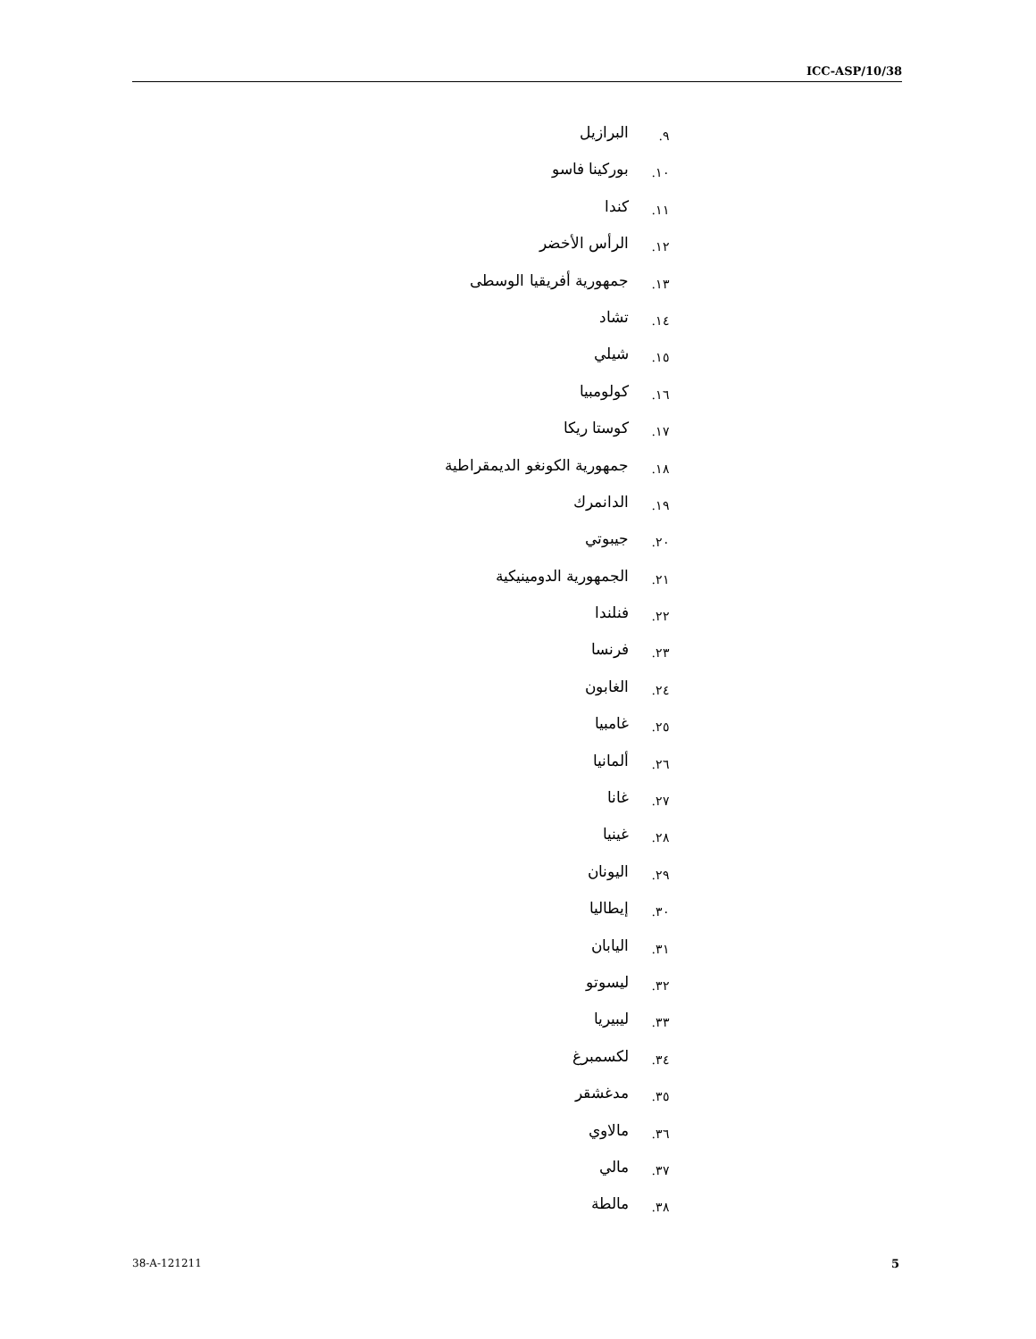ICC-ASP/10/38
٩. البرازيل
١٠. بوركينا فاسو
١١. كندا
١٢. الرأس الأخضر
١٣. جمهورية أفريقيا الوسطى
١٤. تشاد
١٥. شيلي
١٦. كولومبيا
١٧. كوستا ريكا
١٨. جمهورية الكونغو الديمقراطية
١٩. الدانمرك
٢٠. جيبوتي
٢١. الجمهورية الدومينيكية
٢٢. فنلندا
٢٣. فرنسا
٢٤. الغابون
٢٥. غامبيا
٢٦. ألمانيا
٢٧. غانا
٢٨. غينيا
٢٩. اليونان
٣٠. إيطاليا
٣١. اليابان
٣٢. ليسوتو
٣٣. ليبيريا
٣٤. لكسمبرغ
٣٥. مدغشقر
٣٦. مالاوي
٣٧. مالي
٣٨. مالطة
38-A-121211 5